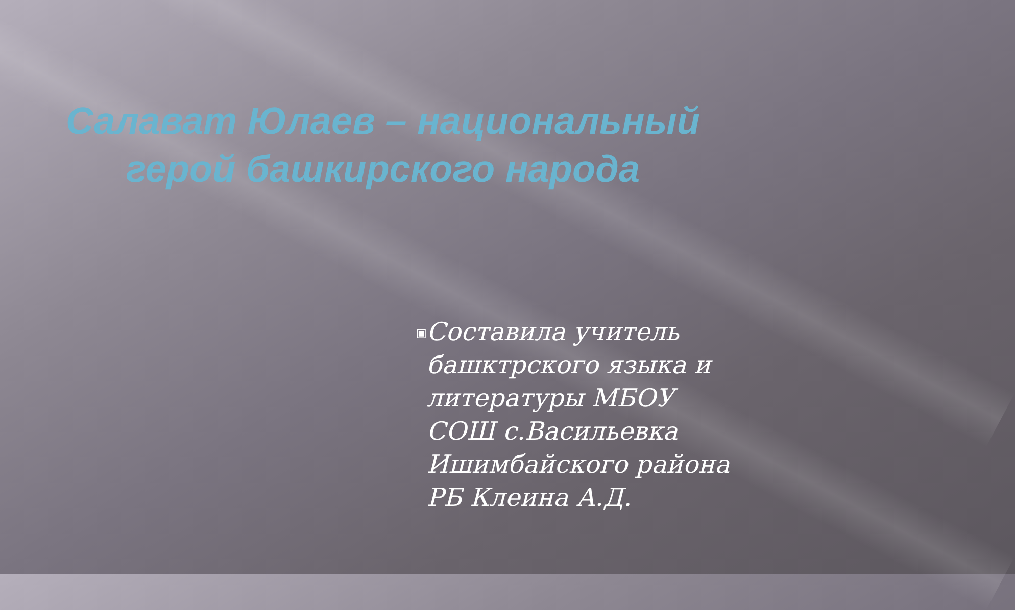Салават Юлаев – национальный
герой башкирского народа
▣
Составила учитель башктрского языка и литературы МБОУ СОШ с.Васильевка Ишимбайского района РБ Клеина А.Д.